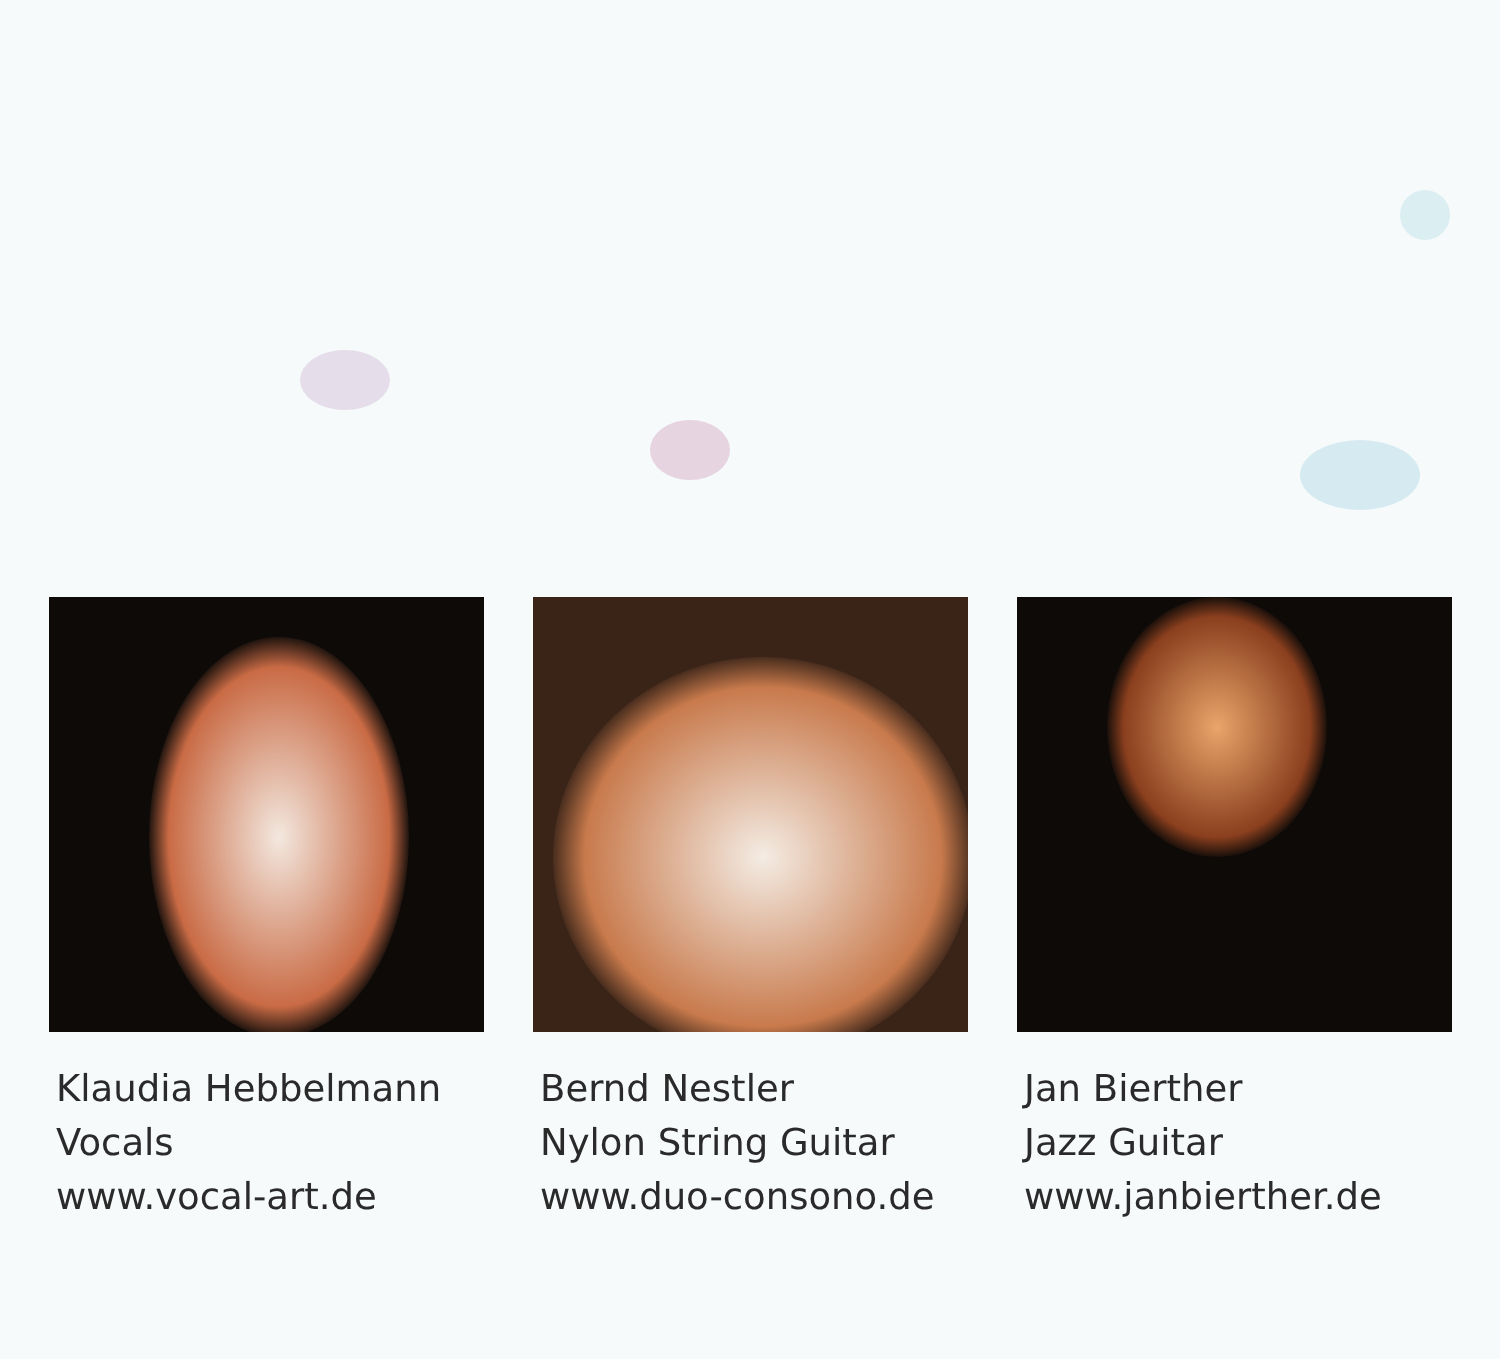Klaudia Hebbelmann
Vocals
www.vocal-art.de
Bernd Nestler
Nylon String Guitar
www.duo-consono.de
Jan Bierther
Jazz Guitar
www.janbierther.de